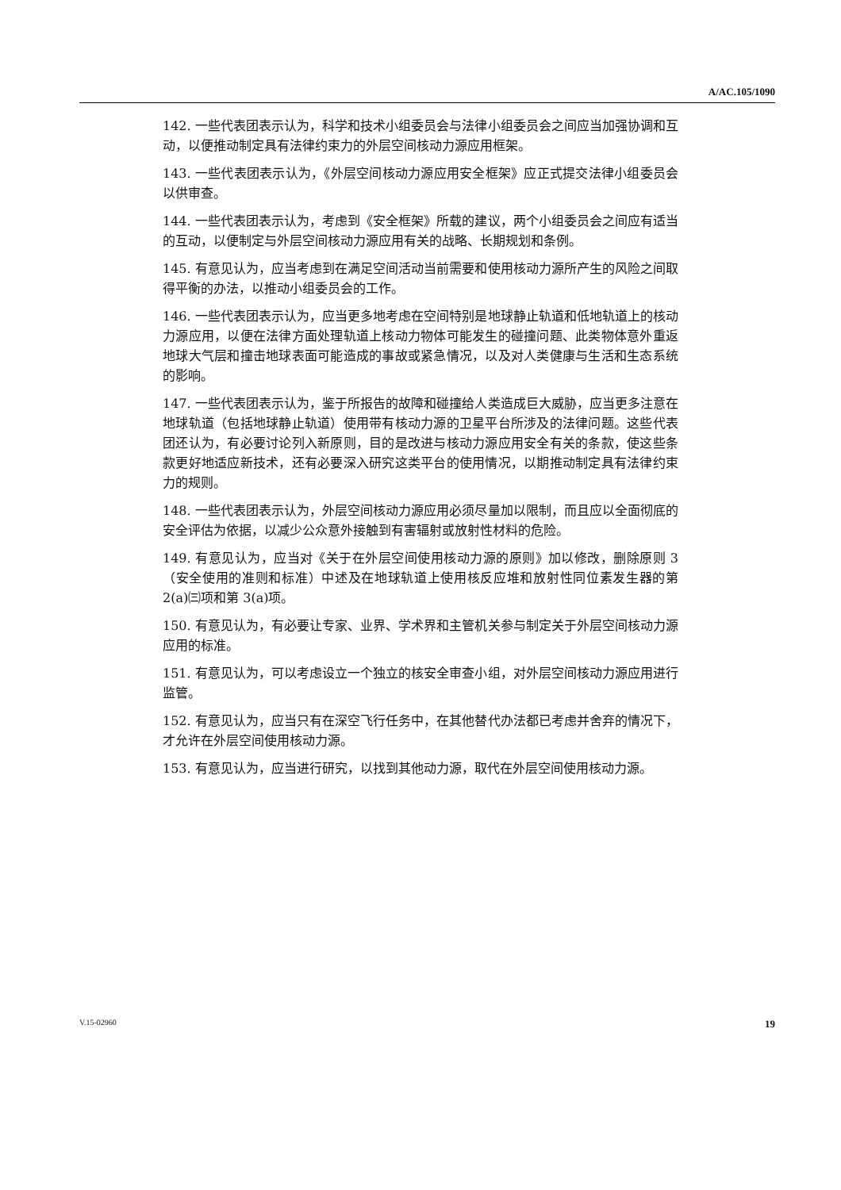A/AC.105/1090
142. 一些代表团表示认为，科学和技术小组委员会与法律小组委员会之间应当加强协调和互动，以便推动制定具有法律约束力的外层空间核动力源应用框架。
143. 一些代表团表示认为，《外层空间核动力源应用安全框架》应正式提交法律小组委员会以供审查。
144. 一些代表团表示认为，考虑到《安全框架》所载的建议，两个小组委员会之间应有适当的互动，以便制定与外层空间核动力源应用有关的战略、长期规划和条例。
145. 有意见认为，应当考虑到在满足空间活动当前需要和使用核动力源所产生的风险之间取得平衡的办法，以推动小组委员会的工作。
146. 一些代表团表示认为，应当更多地考虑在空间特别是地球静止轨道和低地轨道上的核动力源应用，以便在法律方面处理轨道上核动力物体可能发生的碰撞问题、此类物体意外重返地球大气层和撞击地球表面可能造成的事故或紧急情况，以及对人类健康与生活和生态系统的影响。
147. 一些代表团表示认为，鉴于所报告的故障和碰撞给人类造成巨大威胁，应当更多注意在地球轨道（包括地球静止轨道）使用带有核动力源的卫星平台所涉及的法律问题。这些代表团还认为，有必要讨论列入新原则，目的是改进与核动力源应用安全有关的条款，使这些条款更好地适应新技术，还有必要深入研究这类平台的使用情况，以期推动制定具有法律约束力的规则。
148. 一些代表团表示认为，外层空间核动力源应用必须尽量加以限制，而且应以全面彻底的安全评估为依据，以减少公众意外接触到有害辐射或放射性材料的危险。
149. 有意见认为，应当对《关于在外层空间使用核动力源的原则》加以修改，删除原则 3（安全使用的准则和标准）中述及在地球轨道上使用核反应堆和放射性同位素发生器的第 2(a)㈢项和第 3(a)项。
150. 有意见认为，有必要让专家、业界、学术界和主管机关参与制定关于外层空间核动力源应用的标准。
151. 有意见认为，可以考虑设立一个独立的核安全审查小组，对外层空间核动力源应用进行监管。
152. 有意见认为，应当只有在深空飞行任务中，在其他替代办法都已考虑并舍弃的情况下，才允许在外层空间使用核动力源。
153. 有意见认为，应当进行研究，以找到其他动力源，取代在外层空间使用核动力源。
V.15-02960 19